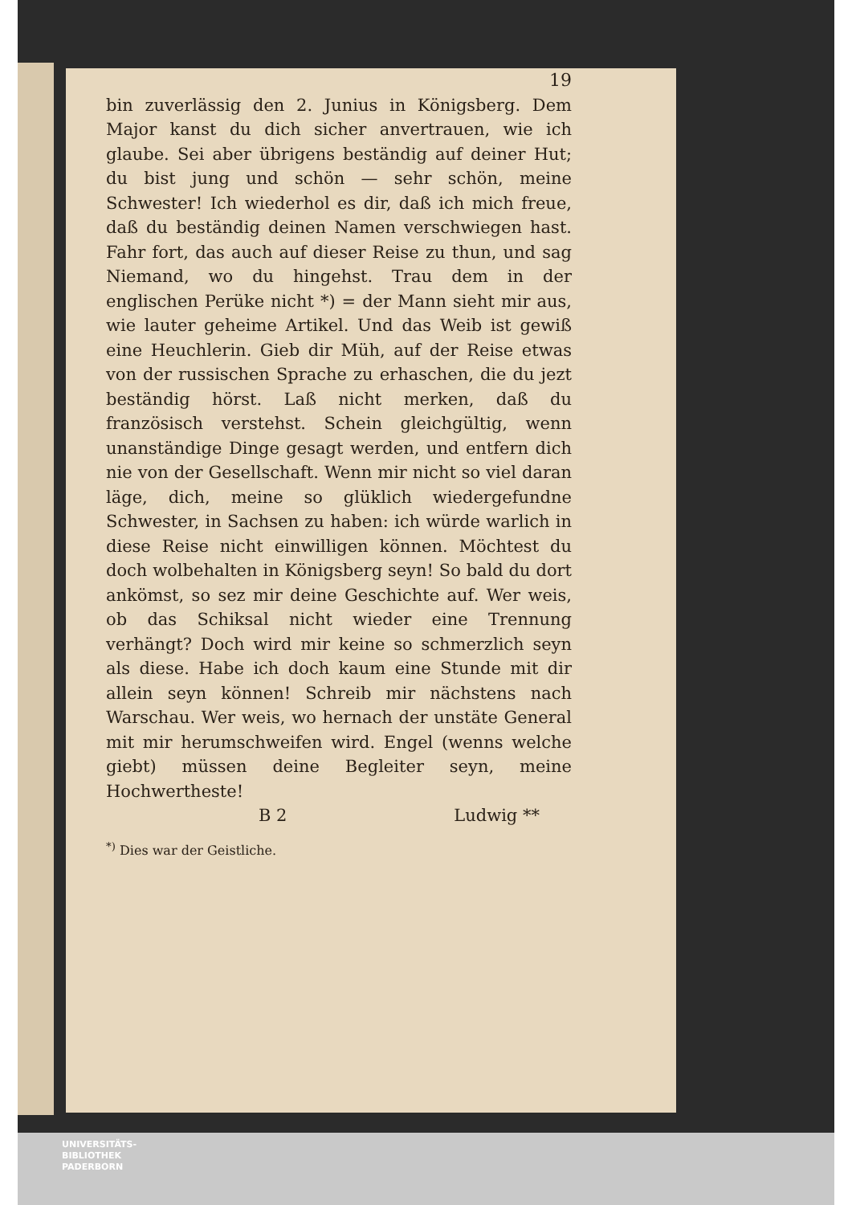19
bin zuverlässig den 2. Junius in Königsberg. Dem Major kanst du dich sicher anvertrauen, wie ich glaube. Sei aber übrigens beständig auf deiner Hut; du bist jung und schön — sehr schön, meine Schwester! Ich wiederhol es dir, daß ich mich freue, daß du beständig deinen Namen verschwiegen hast. Fahr fort, das auch auf dieser Reise zu thun, und sag Niemand, wo du hingehst. Trau dem in der englischen Perüke nicht *) = der Mann sieht mir aus, wie lauter geheime Artikel. Und das Weib ist gewiß eine Heuchlerin. Gieb dir Müh, auf der Reise etwas von der russischen Sprache zu erhaschen, die du jezt beständig hörst. Laß nicht merken, daß du französisch verstehst. Schein gleichgültig, wenn unanständige Dinge gesagt werden, und entfern dich nie von der Gesellschaft. Wenn mir nicht so viel daran läge, dich, meine so glüklich wiedergefundne Schwester, in Sachsen zu haben: ich würde warlich in diese Reise nicht einwilligen können. Möchtest du doch wolbehalten in Königsberg seyn! So bald du dort ankömst, so sez mir deine Geschichte auf. Wer weis, ob das Schiksal nicht wieder eine Trennung verhängt? Doch wird mir keine so schmerzlich seyn als diese. Habe ich doch kaum eine Stunde mit dir allein seyn können! Schreib mir nächstens nach Warschau. Wer weis, wo hernach der unstäte General mit mir herumschweifen wird. Engel (wenns welche giebt) müssen deine Begleiter seyn, meine Hochwertheste!
B 2 Ludwig **
<sup>*)</sup> Dies war der Geistliche.
UNIVERSITÄTS-
BIBLIOTHEK
PADERBORN